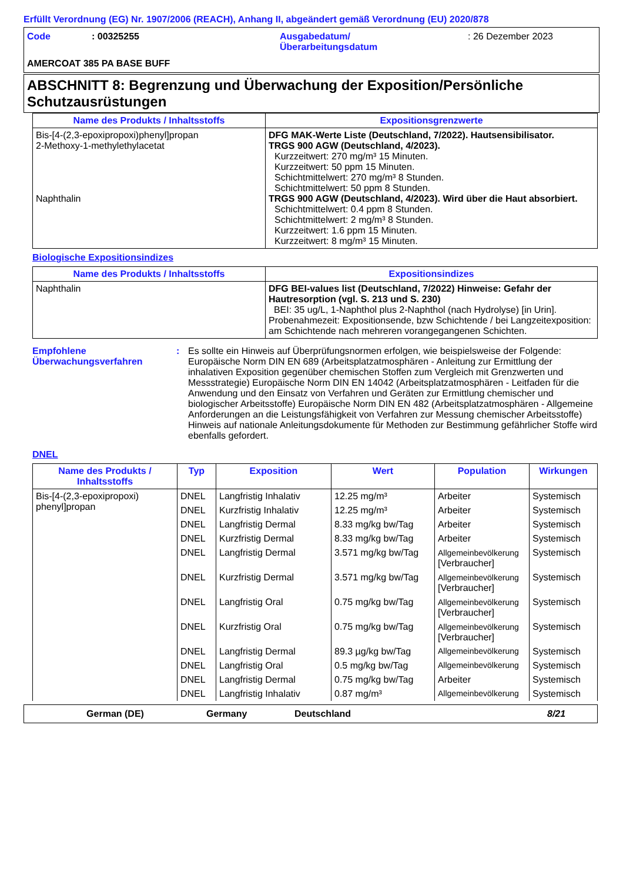Erfüllt Verordnung (EG) Nr. 1907/2006 (REACH), Anhang II, abgeändert gemäß Verordnung (EU) 2020/878
Code : 00325255 Ausgabedatum/
Überarbeitungsdatum
: 26 Dezember 2023
AMERCOAT 385 PA BASE BUFF
ABSCHNITT 8: Begrenzung und Überwachung der Exposition/Persönliche Schutzausrüstungen
| Name des Produkts / Inhaltsstoffs | Expositionsgrenzwerte |
| --- | --- |
| Bis-[4-(2,3-epoxipropoxi)phenyl]propan 2-Methoxy-1-methylethylacetat Naphthalin | DFG MAK-Werte Liste (Deutschland, 7/2022). Hautsensibilisator. TRGS 900 AGW (Deutschland, 4/2023). Kurzzeitwert: 270 mg/m³ 15 Minuten. Kurzzeitwert: 50 ppm 15 Minuten. Schichtmittelwert: 270 mg/m³ 8 Stunden. Schichtmittelwert: 50 ppm 8 Stunden. TRGS 900 AGW (Deutschland, 4/2023). Wird über die Haut absorbiert. Schichtmittelwert: 0.4 ppm 8 Stunden. Schichtmittelwert: 2 mg/m³ 8 Stunden. Kurzzeitwert: 1.6 ppm 15 Minuten. Kurzzeitwert: 8 mg/m³ 15 Minuten. |
Biologische Expositionsindizes
| Name des Produkts / Inhaltsstoffs | Expositionsindizes |
| --- | --- |
| Naphthalin | DFG BEI-values list (Deutschland, 7/2022) Hinweise: Gefahr der Hautresorption (vgl. S. 213 und S. 230) BEI: 35 ug/L, 1-Naphthol plus 2-Naphthol (nach Hydrolyse) [in Urin]. Probenahmezeit: Expositionsende, bzw Schichtende / bei Langzeitexposition: am Schichtende nach mehreren vorangegangenen Schichten. |
Empfohlene Überwachungsverfahren
: Es sollte ein Hinweis auf Überprüfungsnormen erfolgen, wie beispielsweise der Folgende: Europäische Norm DIN EN 689 (Arbeitsplatzatmosphären - Anleitung zur Ermittlung der inhalativen Exposition gegenüber chemischen Stoffen zum Vergleich mit Grenzwerten und Messstrategie) Europäische Norm DIN EN 14042 (Arbeitsplatzatmosphären - Leitfaden für die Anwendung und den Einsatz von Verfahren und Geräten zur Ermittlung chemischer und biologischer Arbeitsstoffe) Europäische Norm DIN EN 482 (Arbeitsplatzatmosphären - Allgemeine Anforderungen an die Leistungsfähigkeit von Verfahren zur Messung chemischer Arbeitsstoffe) Hinweis auf nationale Anleitungsdokumente für Methoden zur Bestimmung gefährlicher Stoffe wird ebenfalls gefordert.
DNEL
| Name des Produkts / Inhaltsstoffs | Typ | Exposition | Wert | Population | Wirkungen |
| --- | --- | --- | --- | --- | --- |
| Bis-[4-(2,3-epoxipropoxi) phenyl]propan | DNEL | Langfristig Inhalativ | 12.25 mg/m³ | Arbeiter | Systemisch |
| | DNEL | Kurzfristig Inhalativ | 12.25 mg/m³ | Arbeiter | Systemisch |
| | DNEL | Langfristig Dermal | 8.33 mg/kg bw/Tag | Arbeiter | Systemisch |
| | DNEL | Kurzfristig Dermal | 8.33 mg/kg bw/Tag | Arbeiter | Systemisch |
| | DNEL | Langfristig Dermal | 3.571 mg/kg bw/Tag | Allgemeinbevölkerung [Verbraucher] | Systemisch |
| | DNEL | Kurzfristig Dermal | 3.571 mg/kg bw/Tag | Allgemeinbevölkerung [Verbraucher] | Systemisch |
| | DNEL | Langfristig Oral | 0.75 mg/kg bw/Tag | Allgemeinbevölkerung [Verbraucher] | Systemisch |
| | DNEL | Kurzfristig Oral | 0.75 mg/kg bw/Tag | Allgemeinbevölkerung [Verbraucher] | Systemisch |
| | DNEL | Langfristig Dermal | 89.3 µg/kg bw/Tag | Allgemeinbevölkerung | Systemisch |
| | DNEL | Langfristig Oral | 0.5 mg/kg bw/Tag | Allgemeinbevölkerung | Systemisch |
| | DNEL | Langfristig Dermal | 0.75 mg/kg bw/Tag | Arbeiter | Systemisch |
| | DNEL | Langfristig Inhalativ | 0.87 mg/m³ | Allgemeinbevölkerung | Systemisch |
German (DE) Germany Deutschland 8/21